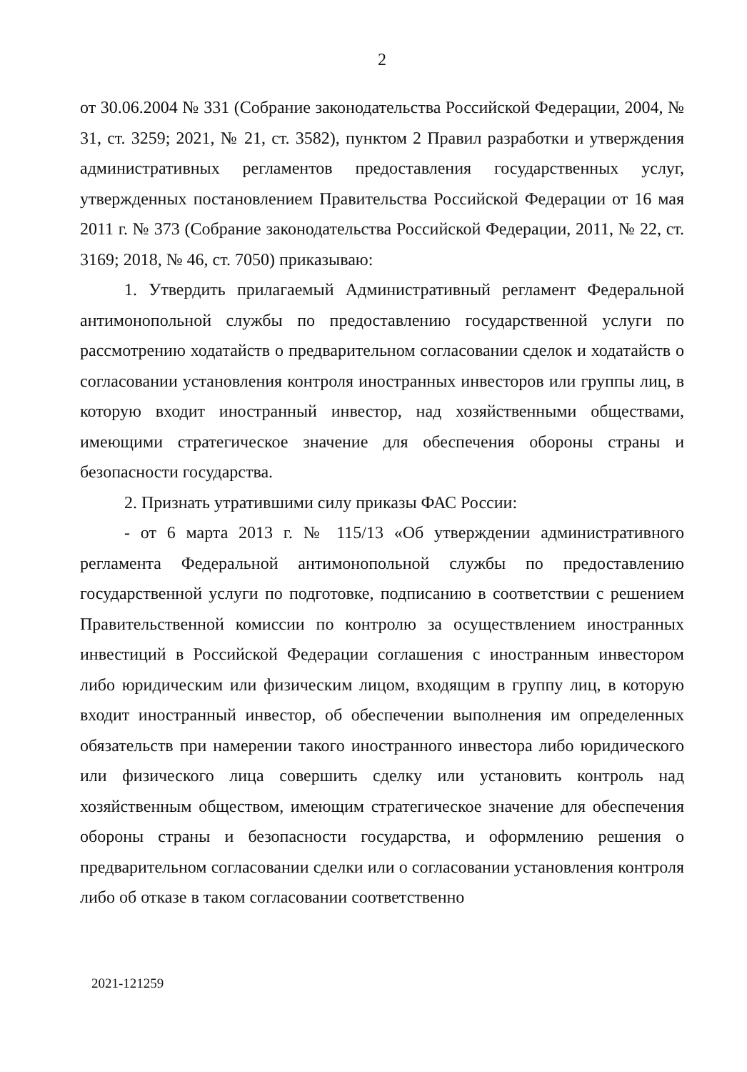2
от 30.06.2004 № 331 (Собрание законодательства Российской Федерации, 2004, № 31, ст. 3259; 2021, № 21, ст. 3582), пунктом 2 Правил разработки и утверждения административных регламентов предоставления государственных услуг, утвержденных постановлением Правительства Российской Федерации от 16 мая 2011 г. № 373 (Собрание законодательства Российской Федерации, 2011, № 22, ст. 3169; 2018, № 46, ст. 7050) приказываю:
1. Утвердить прилагаемый Административный регламент Федеральной антимонопольной службы по предоставлению государственной услуги по рассмотрению ходатайств о предварительном согласовании сделок и ходатайств о согласовании установления контроля иностранных инвесторов или группы лиц, в которую входит иностранный инвестор, над хозяйственными обществами, имеющими стратегическое значение для обеспечения обороны страны и безопасности государства.
2. Признать утратившими силу приказы ФАС России:
- от 6 марта 2013 г. № 115/13 «Об утверждении административного регламента Федеральной антимонопольной службы по предоставлению государственной услуги по подготовке, подписанию в соответствии с решением Правительственной комиссии по контролю за осуществлением иностранных инвестиций в Российской Федерации соглашения с иностранным инвестором либо юридическим или физическим лицом, входящим в группу лиц, в которую входит иностранный инвестор, об обеспечении выполнения им определенных обязательств при намерении такого иностранного инвестора либо юридического или физического лица совершить сделку или установить контроль над хозяйственным обществом, имеющим стратегическое значение для обеспечения обороны страны и безопасности государства, и оформлению решения о предварительном согласовании сделки или о согласовании установления контроля либо об отказе в таком согласовании соответственно
2021-121259